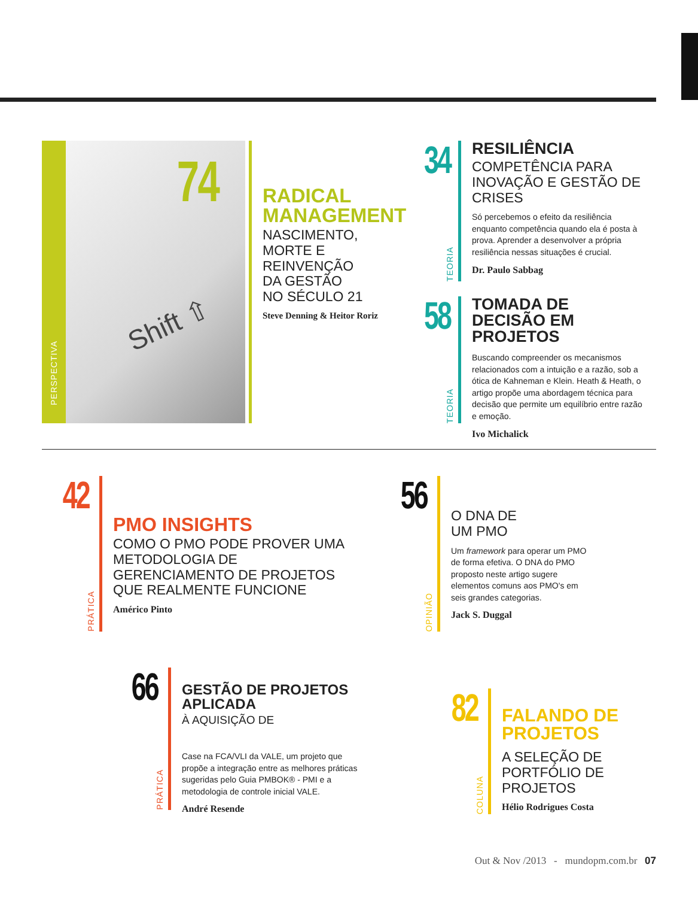PERSPECTIVA
74
Shift ⇧
RADICAL MANAGEMENT
NASCIMENTO,
MORTE E
REINVENÇÃO
DA GESTÃO
NO SÉCULO 21
Steve Denning & Heitor Roriz
34
TEORIA
RESILIÊNCIA
COMPETÊNCIA PARA INOVAÇÃO E GESTÃO DE CRISES
Só percebemos o efeito da resiliência enquanto competência quando ela é posta à prova. Aprender a desenvolver a própria resiliência nessas situações é crucial.
Dr. Paulo Sabbag
58
TEORIA
TOMADA DE DECISÃO EM PROJETOS
Buscando compreender os mecanismos relacionados com a intuição e a razão, sob a ótica de Kahneman e Klein. Heath & Heath, o artigo propõe uma abordagem técnica para decisão que permite um equilíbrio entre razão e emoção.
Ivo Michalick
42
PRÁTICA
PMO INSIGHTS
COMO O PMO PODE PROVER UMA METODOLOGIA DE GERENCIAMENTO DE PROJETOS QUE REALMENTE FUNCIONE
Américo Pinto
56
OPINIÃO
O DNA DE
UM PMO
Um framework para operar um PMO de forma efetiva. O DNA do PMO proposto neste artigo sugere elementos comuns aos PMO's em seis grandes categorias.
Jack S. Duggal
66
PRÁTICA
GESTÃO DE PROJETOS APLICADA
À AQUISIÇÃO DE
Case na FCA/VLI da VALE, um projeto que propõe a integração entre as melhores práticas sugeridas pelo Guia PMBOK® - PMI e a metodologia de controle inicial VALE.
André Resende
82
COLUNA
FALANDO DE PROJETOS
A SELEÇÃO DE PORTFÓLIO DE PROJETOS
Hélio Rodrigues Costa
Out & Nov /2013 - mundopm.com.br 07